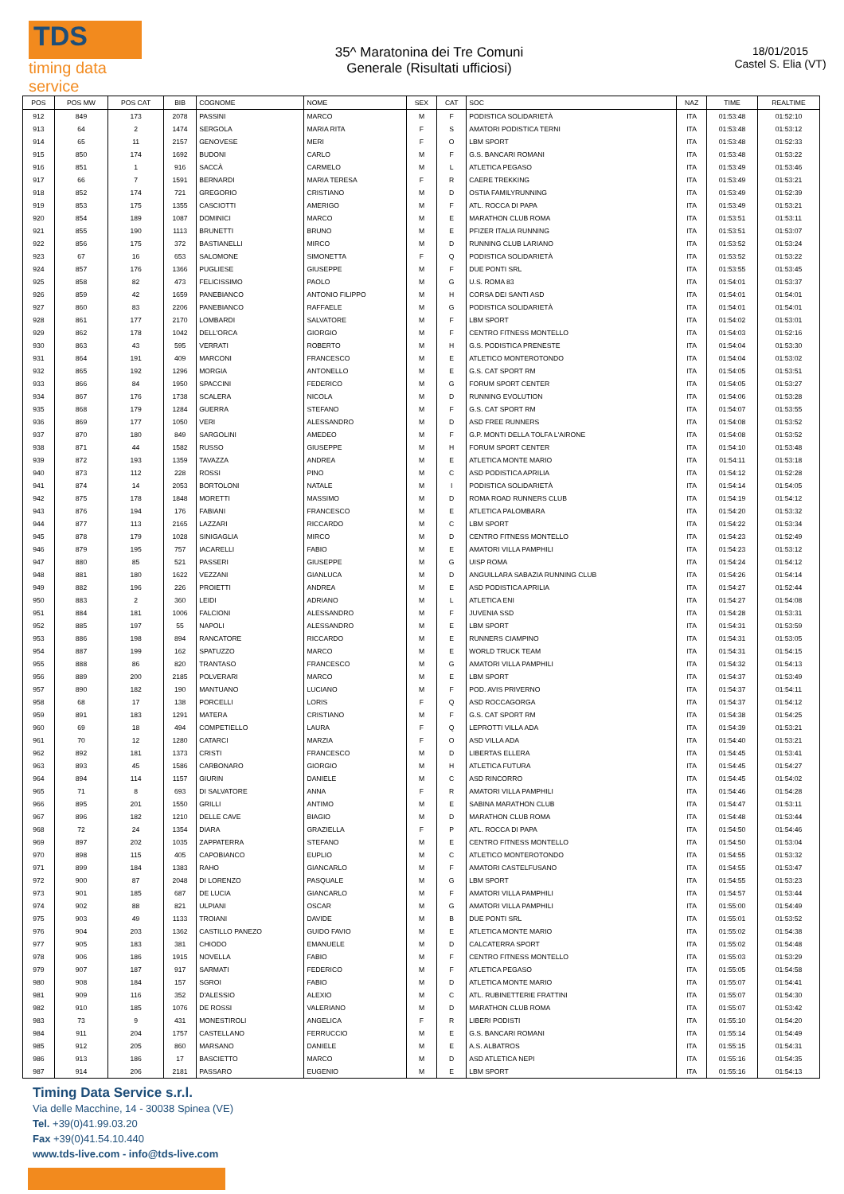TDS
timing data service
35^ Maratonina dei Tre Comuni
Generale (Risultati ufficiosi)
18/01/2015
Castel S. Elia (VT)
| POS | POS MW | POS CAT | BIB | COGNOME | NOME | SEX | CAT | SOC | NAZ | TIME | REALTIME |
| --- | --- | --- | --- | --- | --- | --- | --- | --- | --- | --- | --- |
| 912 | 849 | 173 | 2078 | PASSINI | MARCO | M | F | PODISTICA SOLIDARIETÀ | ITA | 01:53:48 | 01:52:10 |
| 913 | 64 | 2 | 1474 | SERGOLA | MARIA RITA | F | S | AMATORI PODISTICA TERNI | ITA | 01:53:48 | 01:53:12 |
| 914 | 65 | 11 | 2157 | GENOVESE | MERI | F | O | LBM SPORT | ITA | 01:53:48 | 01:52:33 |
| 915 | 850 | 174 | 1692 | BUDONI | CARLO | M | F | G.S. BANCARI ROMANI | ITA | 01:53:48 | 01:53:22 |
| 916 | 851 | 1 | 916 | SACCÀ | CARMELO | M | L | ATLETICA PEGASO | ITA | 01:53:49 | 01:53:46 |
| 917 | 66 | 7 | 1591 | BERNARDI | MARIA TERESA | F | R | CAERE TREKKING | ITA | 01:53:49 | 01:53:21 |
| 918 | 852 | 174 | 721 | GREGORIO | CRISTIANO | M | D | OSTIA FAMILYRUNNING | ITA | 01:53:49 | 01:52:39 |
| 919 | 853 | 175 | 1355 | CASCIOTTI | AMERIGO | M | F | ATL. ROCCA DI PAPA | ITA | 01:53:49 | 01:53:21 |
| 920 | 854 | 189 | 1087 | DOMINICI | MARCO | M | E | MARATHON CLUB ROMA | ITA | 01:53:51 | 01:53:11 |
| 921 | 855 | 190 | 1113 | BRUNETTI | BRUNO | M | E | PFIZER ITALIA RUNNING | ITA | 01:53:51 | 01:53:07 |
| 922 | 856 | 175 | 372 | BASTIANELLI | MIRCO | M | D | RUNNING CLUB LARIANO | ITA | 01:53:52 | 01:53:24 |
| 923 | 67 | 16 | 653 | SALOMONE | SIMONETTA | F | Q | PODISTICA SOLIDARIETÀ | ITA | 01:53:52 | 01:53:22 |
| 924 | 857 | 176 | 1366 | PUGLIESE | GIUSEPPE | M | F | DUE PONTI SRL | ITA | 01:53:55 | 01:53:45 |
| 925 | 858 | 82 | 473 | FELICISSIMO | PAOLO | M | G | U.S. ROMA 83 | ITA | 01:54:01 | 01:53:37 |
| 926 | 859 | 42 | 1659 | PANEBIANCO | ANTONIO FILIPPO | M | H | CORSA DEI SANTI ASD | ITA | 01:54:01 | 01:54:01 |
| 927 | 860 | 83 | 2206 | PANEBIANCO | RAFFAELE | M | G | PODISTICA SOLIDARIETÀ | ITA | 01:54:01 | 01:54:01 |
| 928 | 861 | 177 | 2170 | LOMBARDI | SALVATORE | M | F | LBM SPORT | ITA | 01:54:02 | 01:53:01 |
| 929 | 862 | 178 | 1042 | DELL'ORCA | GIORGIO | M | F | CENTRO FITNESS MONTELLO | ITA | 01:54:03 | 01:52:16 |
| 930 | 863 | 43 | 595 | VERRATI | ROBERTO | M | H | G.S. PODISTICA PRENESTE | ITA | 01:54:04 | 01:53:30 |
| 931 | 864 | 191 | 409 | MARCONI | FRANCESCO | M | E | ATLETICO MONTEROTONDO | ITA | 01:54:04 | 01:53:02 |
| 932 | 865 | 192 | 1296 | MORGIA | ANTONELLO | M | E | G.S. CAT SPORT RM | ITA | 01:54:05 | 01:53:51 |
| 933 | 866 | 84 | 1950 | SPACCINI | FEDERICO | M | G | FORUM SPORT CENTER | ITA | 01:54:05 | 01:53:27 |
| 934 | 867 | 176 | 1738 | SCALERA | NICOLA | M | D | RUNNING EVOLUTION | ITA | 01:54:06 | 01:53:28 |
| 935 | 868 | 179 | 1284 | GUERRA | STEFANO | M | F | G.S. CAT SPORT RM | ITA | 01:54:07 | 01:53:55 |
| 936 | 869 | 177 | 1050 | VERI | ALESSANDRO | M | D | ASD FREE RUNNERS | ITA | 01:54:08 | 01:53:52 |
| 937 | 870 | 180 | 849 | SARGOLINI | AMEDEO | M | F | G.P. MONTI DELLA TOLFA L'AIRONE | ITA | 01:54:08 | 01:53:52 |
| 938 | 871 | 44 | 1582 | RUSSO | GIUSEPPE | M | H | FORUM SPORT CENTER | ITA | 01:54:10 | 01:53:48 |
| 939 | 872 | 193 | 1359 | TAVAZZA | ANDREA | M | E | ATLETICA MONTE MARIO | ITA | 01:54:11 | 01:53:18 |
| 940 | 873 | 112 | 228 | ROSSI | PINO | M | C | ASD PODISTICA APRILIA | ITA | 01:54:12 | 01:52:28 |
| 941 | 874 | 14 | 2053 | BORTOLONI | NATALE | M | I | PODISTICA SOLIDARIETÀ | ITA | 01:54:14 | 01:54:05 |
| 942 | 875 | 178 | 1848 | MORETTI | MASSIMO | M | D | ROMA ROAD RUNNERS CLUB | ITA | 01:54:19 | 01:54:12 |
| 943 | 876 | 194 | 176 | FABIANI | FRANCESCO | M | E | ATLETICA PALOMBARA | ITA | 01:54:20 | 01:53:32 |
| 944 | 877 | 113 | 2165 | LAZZARI | RICCARDO | M | C | LBM SPORT | ITA | 01:54:22 | 01:53:34 |
| 945 | 878 | 179 | 1028 | SINIGAGLIA | MIRCO | M | D | CENTRO FITNESS MONTELLO | ITA | 01:54:23 | 01:52:49 |
| 946 | 879 | 195 | 757 | IACARELLI | FABIO | M | E | AMATORI VILLA PAMPHILI | ITA | 01:54:23 | 01:53:12 |
| 947 | 880 | 85 | 521 | PASSERI | GIUSEPPE | M | G | UISP ROMA | ITA | 01:54:24 | 01:54:12 |
| 948 | 881 | 180 | 1622 | VEZZANI | GIANLUCA | M | D | ANGUILLARA SABAZIA RUNNING CLUB | ITA | 01:54:26 | 01:54:14 |
| 949 | 882 | 196 | 226 | PROIETTI | ANDREA | M | E | ASD PODISTICA APRILIA | ITA | 01:54:27 | 01:52:44 |
| 950 | 883 | 2 | 360 | LEIDI | ADRIANO | M | L | ATLETICA ENI | ITA | 01:54:27 | 01:54:08 |
| 951 | 884 | 181 | 1006 | FALCIONI | ALESSANDRO | M | F | JUVENIA SSD | ITA | 01:54:28 | 01:53:31 |
| 952 | 885 | 197 | 55 | NAPOLI | ALESSANDRO | M | E | LBM SPORT | ITA | 01:54:31 | 01:53:59 |
| 953 | 886 | 198 | 894 | RANCATORE | RICCARDO | M | E | RUNNERS CIAMPINO | ITA | 01:54:31 | 01:53:05 |
| 954 | 887 | 199 | 162 | SPATUZZO | MARCO | M | E | WORLD TRUCK TEAM | ITA | 01:54:31 | 01:54:15 |
| 955 | 888 | 86 | 820 | TRANTASO | FRANCESCO | M | G | AMATORI VILLA PAMPHILI | ITA | 01:54:32 | 01:54:13 |
| 956 | 889 | 200 | 2185 | POLVERARI | MARCO | M | E | LBM SPORT | ITA | 01:54:37 | 01:53:49 |
| 957 | 890 | 182 | 190 | MANTUANO | LUCIANO | M | F | POD. AVIS PRIVERNO | ITA | 01:54:37 | 01:54:11 |
| 958 | 68 | 17 | 138 | PORCELLI | LORIS | F | Q | ASD ROCCAGORGA | ITA | 01:54:37 | 01:54:12 |
| 959 | 891 | 183 | 1291 | MATERA | CRISTIANO | M | F | G.S. CAT SPORT RM | ITA | 01:54:38 | 01:54:25 |
| 960 | 69 | 18 | 494 | COMPETIELLO | LAURA | F | Q | LEPROTTI VILLA ADA | ITA | 01:54:39 | 01:53:21 |
| 961 | 70 | 12 | 1280 | CATARCI | MARZIA | F | O | ASD VILLA ADA | ITA | 01:54:40 | 01:53:21 |
| 962 | 892 | 181 | 1373 | CRISTI | FRANCESCO | M | D | LIBERTAS ELLERA | ITA | 01:54:45 | 01:53:41 |
| 963 | 893 | 45 | 1586 | CARBONARO | GIORGIO | M | H | ATLETICA FUTURA | ITA | 01:54:45 | 01:54:27 |
| 964 | 894 | 114 | 1157 | GIURIN | DANIELE | M | C | ASD RINCORRO | ITA | 01:54:45 | 01:54:02 |
| 965 | 71 | 8 | 693 | DI SALVATORE | ANNA | F | R | AMATORI VILLA PAMPHILI | ITA | 01:54:46 | 01:54:28 |
| 966 | 895 | 201 | 1550 | GRILLI | ANTIMO | M | E | SABINA MARATHON CLUB | ITA | 01:54:47 | 01:53:11 |
| 967 | 896 | 182 | 1210 | DELLE CAVE | BIAGIO | M | D | MARATHON CLUB ROMA | ITA | 01:54:48 | 01:53:44 |
| 968 | 72 | 24 | 1354 | DIARA | GRAZIELLA | F | P | ATL. ROCCA DI PAPA | ITA | 01:54:50 | 01:54:46 |
| 969 | 897 | 202 | 1035 | ZAPPATERRA | STEFANO | M | E | CENTRO FITNESS MONTELLO | ITA | 01:54:50 | 01:53:04 |
| 970 | 898 | 115 | 405 | CAPOBIANCO | EUPLIO | M | C | ATLETICO MONTEROTONDO | ITA | 01:54:55 | 01:53:32 |
| 971 | 899 | 184 | 1383 | RAHO | GIANCARLO | M | F | AMATORI CASTELFUSANO | ITA | 01:54:55 | 01:53:47 |
| 972 | 900 | 87 | 2048 | DI LORENZO | PASQUALE | M | G | LBM SPORT | ITA | 01:54:55 | 01:53:23 |
| 973 | 901 | 185 | 687 | DE LUCIA | GIANCARLO | M | F | AMATORI VILLA PAMPHILI | ITA | 01:54:57 | 01:53:44 |
| 974 | 902 | 88 | 821 | ULPIANI | OSCAR | M | G | AMATORI VILLA PAMPHILI | ITA | 01:55:00 | 01:54:49 |
| 975 | 903 | 49 | 1133 | TROIANI | DAVIDE | M | B | DUE PONTI SRL | ITA | 01:55:01 | 01:53:52 |
| 976 | 904 | 203 | 1362 | CASTILLO PANEZO | GUIDO FAVIO | M | E | ATLETICA MONTE MARIO | ITA | 01:55:02 | 01:54:38 |
| 977 | 905 | 183 | 381 | CHIODO | EMANUELE | M | D | CALCATERRA SPORT | ITA | 01:55:02 | 01:54:48 |
| 978 | 906 | 186 | 1915 | NOVELLA | FABIO | M | F | CENTRO FITNESS MONTELLO | ITA | 01:55:03 | 01:53:29 |
| 979 | 907 | 187 | 917 | SARMATI | FEDERICO | M | F | ATLETICA PEGASO | ITA | 01:55:05 | 01:54:58 |
| 980 | 908 | 184 | 157 | SGROI | FABIO | M | D | ATLETICA MONTE MARIO | ITA | 01:55:07 | 01:54:41 |
| 981 | 909 | 116 | 352 | D'ALESSIO | ALEXIO | M | C | ATL. RUBINETTERIE FRATTINI | ITA | 01:55:07 | 01:54:30 |
| 982 | 910 | 185 | 1076 | DE ROSSI | VALERIANO | M | D | MARATHON CLUB ROMA | ITA | 01:55:07 | 01:53:42 |
| 983 | 73 | 9 | 431 | MONESTIROLI | ANGELICA | F | R | LIBERI PODISTI | ITA | 01:55:10 | 01:54:20 |
| 984 | 911 | 204 | 1757 | CASTELLANO | FERRUCCIO | M | E | G.S. BANCARI ROMANI | ITA | 01:55:14 | 01:54:49 |
| 985 | 912 | 205 | 860 | MARSANO | DANIELE | M | E | A.S. ALBATROS | ITA | 01:55:15 | 01:54:31 |
| 986 | 913 | 186 | 17 | BASCIETTO | MARCO | M | D | ASD ATLETICA NEPI | ITA | 01:55:16 | 01:54:35 |
| 987 | 914 | 206 | 2181 | PASSARO | EUGENIO | M | E | LBM SPORT | ITA | 01:55:16 | 01:54:13 |
Timing Data Service s.r.l.
Via delle Macchine, 14 - 30038 Spinea (VE)
Tel. +39(0)41.99.03.20
Fax +39(0)41.54.10.440
www.tds-live.com - info@tds-live.com